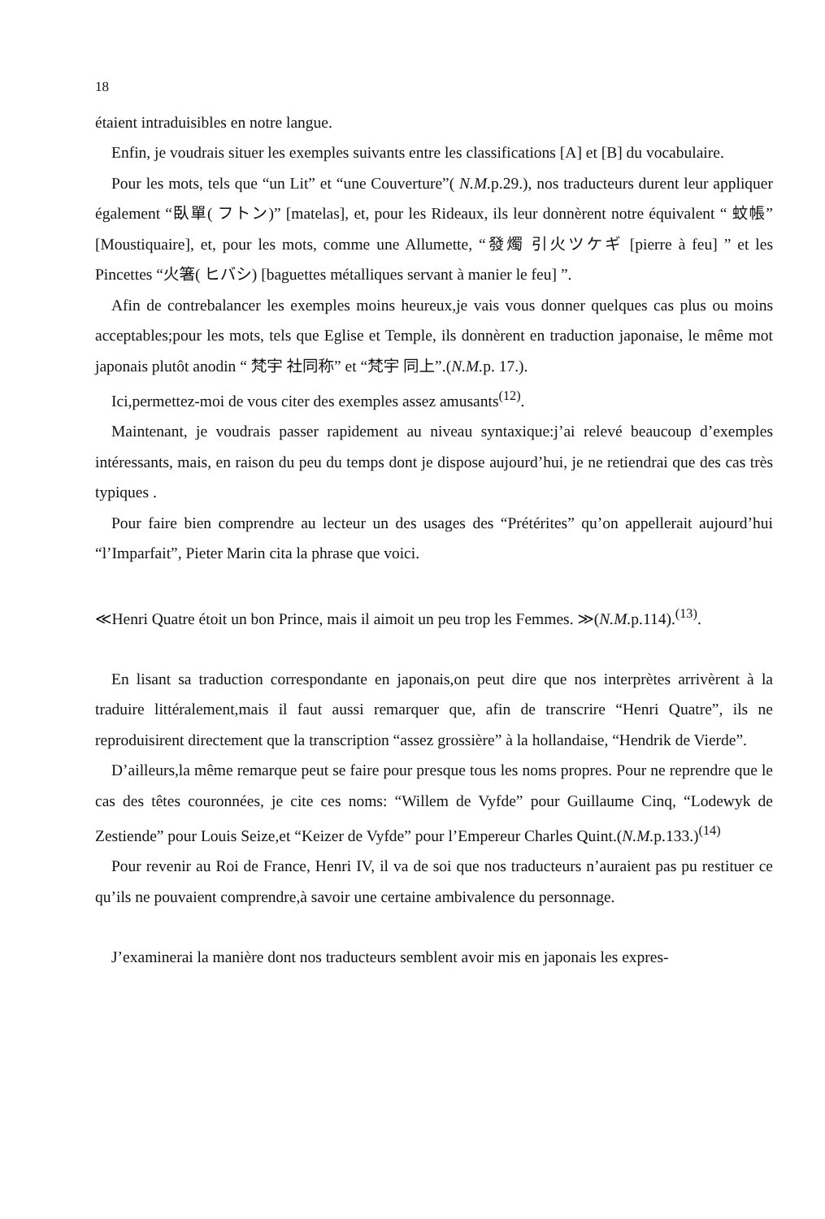18
étaient intraduisibles en notre langue.
Enfin, je voudrais situer les exemples suivants entre les classifications [A] et [B] du vocabulaire.
Pour les mots, tels que “un Lit” et “une Couverture”( N.M. p.29.), nos traducteurs durent leur appliquer également “臥單( フトン)” [matelas], et, pour les Rideaux, ils leur donnèrent notre équivalent “ 蚊帳” [Moustiquaire], et, pour les mots, comme une Allumette, “發燭 引火ツケギ [pierre à feu] ” et les Pincettes “火箸( ヒバシ) [baguettes métalliques servant à manier le feu] ”.
Afin de contrebalancer les exemples moins heureux,je vais vous donner quelques cas plus ou moins acceptables;pour les mots, tels que Eglise et Temple, ils donnèrent en traduction japonaise, le même mot japonais plutôt anodin “ 梵宇 社同称” et “梵宇 同上”.(N.M. p. 17.).
Ici,permettez-moi de vous citer des exemples assez amusants<sup>(12)</sup>.
Maintenant, je voudrais passer rapidement au niveau syntaxique:j’ai relevé beaucoup d’exemples intéressants, mais, en raison du peu du temps dont je dispose aujourd’hui, je ne retiendrai que des cas très typiques .
Pour faire bien comprendre au lecteur un des usages des “Prétérites” qu’on appellerait aujourd’hui “l’Imparfait”, Pieter Marin cita la phrase que voici.
≪Henri Quatre étoit un bon Prince, mais il aimoit un peu trop les Femmes. ≫(N.M. p.114).<sup>(13)</sup>.
En lisant sa traduction correspondante en japonais,on peut dire que nos interprètes arrivèrent à la traduire littéralement,mais il faut aussi remarquer que, afin de transcrire “Henri Quatre”, ils ne reproduisirent directement que la transcription “assez grossière” à la hollandaise, “Hendrik de Vierde”.
D’ailleurs,la même remarque peut se faire pour presque tous les noms propres. Pour ne reprendre que le cas des têtes couronnées, je cite ces noms: “Willem de Vyfde” pour Guillaume Cinq, “Lodewyk de Zestiende” pour Louis Seize,et “Keizer de Vyfde” pour l’Empereur Charles Quint.(N.M. p.133.)<sup>(14)</sup>
Pour revenir au Roi de France, Henri IV, il va de soi que nos traducteurs n’auraient pas pu restituer ce qu’ils ne pouvaient comprendre,à savoir une certaine ambivalence du personnage.
J’examinerai la manière dont nos traducteurs semblent avoir mis en japonais les expres-